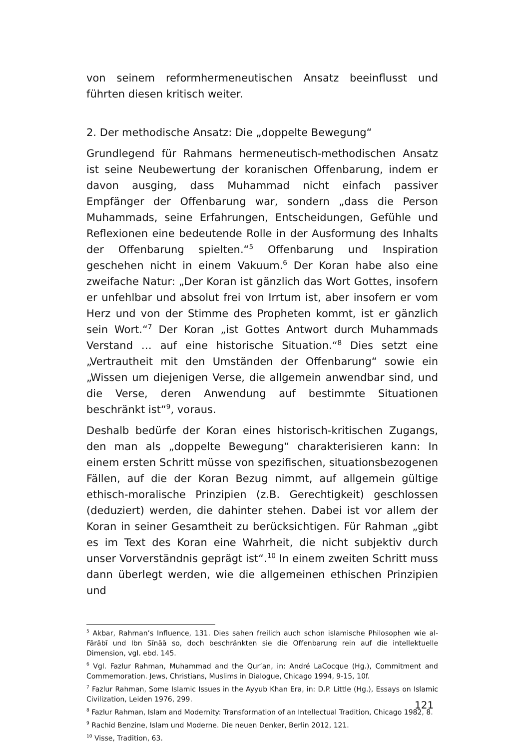von seinem reformhermeneutischen Ansatz beeinflusst und führten diesen kritisch weiter.
2. Der methodische Ansatz: Die „doppelte Bewegung“
Grundlegend für Rahmans hermeneutisch-methodischen Ansatz ist seine Neubewertung der koranischen Offenbarung, indem er davon ausging, dass Muhammad nicht einfach passiver Empfänger der Offenbarung war, sondern „dass die Person Muhammads, seine Erfahrungen, Entscheidungen, Gefühle und Reflexionen eine bedeutende Rolle in der Ausformung des Inhalts der Offenbarung spielten.“<sup>5</sup> Offenbarung und Inspiration geschehen nicht in einem Vakuum.<sup>6</sup> Der Koran habe also eine zweifache Natur: „Der Koran ist gänzlich das Wort Gottes, insofern er unfehlbar und absolut frei von Irrtum ist, aber insofern er vom Herz und von der Stimme des Propheten kommt, ist er gänzlich sein Wort.“<sup>7</sup> Der Koran „ist Gottes Antwort durch Muhammads Verstand … auf eine historische Situation.“<sup>8</sup> Dies setzt eine „Vertrautheit mit den Umständen der Offenbarung“ sowie ein „Wissen um diejenigen Verse, die allgemein anwendbar sind, und die Verse, deren Anwendung auf bestimmte Situationen beschränkt ist“<sup>9</sup>, voraus.
Deshalb bedürfe der Koran eines historisch-kritischen Zugangs, den man als „doppelte Bewegung“ charakterisieren kann: In einem ersten Schritt müsse von spezifischen, situationsbezogenen Fällen, auf die der Koran Bezug nimmt, auf allgemein gültige ethisch-moralische Prinzipien (z.B. Gerechtigkeit) geschlossen (deduziert) werden, die dahinter stehen. Dabei ist vor allem der Koran in seiner Gesamtheit zu berücksichtigen. Für Rahman „gibt es im Text des Koran eine Wahrheit, die nicht subjektiv durch unser Vorverständnis geprägt ist“.<sup>10</sup> In einem zweiten Schritt muss dann überlegt werden, wie die allgemeinen ethischen Prinzipien und
<sup>5</sup> Akbar, Rahman’s Influence, 131. Dies sahen freilich auch schon islamische Philosophen wie al-Fārābī und Ibn Sīnāā so, doch beschränkten sie die Offenbarung rein auf die intellektuelle Dimension, vgl. ebd. 145.
<sup>6</sup> Vgl. Fazlur Rahman, Muhammad and the Qur’an, in: André LaCocque (Hg.), Commitment and Commemoration. Jews, Christians, Muslims in Dialogue, Chicago 1994, 9-15, 10f.
<sup>7</sup> Fazlur Rahman, Some Islamic Issues in the Ayyub Khan Era, in: D.P. Little (Hg.), Essays on Islamic Civilization, Leiden 1976, 299.
<sup>8</sup> Fazlur Rahman, Islam and Modernity: Transformation of an Intellectual Tradition, Chicago 1982, 8.
<sup>9</sup> Rachid Benzine, Islam und Moderne. Die neuen Denker, Berlin 2012, 121.
<sup>10</sup> Visse, Tradition, 63.
121